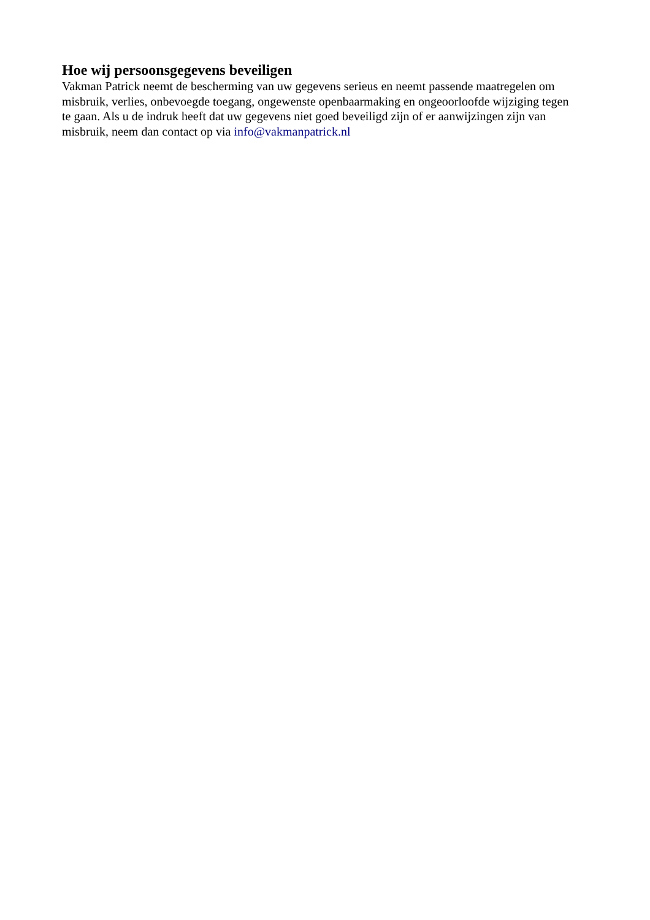Hoe wij persoonsgegevens beveiligen
Vakman Patrick neemt de bescherming van uw gegevens serieus en neemt passende maatregelen om misbruik, verlies, onbevoegde toegang, ongewenste openbaarmaking en ongeoorloofde wijziging tegen te gaan. Als u de indruk heeft dat uw gegevens niet goed beveiligd zijn of er aanwijzingen zijn van misbruik, neem dan contact op via info@vakmanpatrick.nl